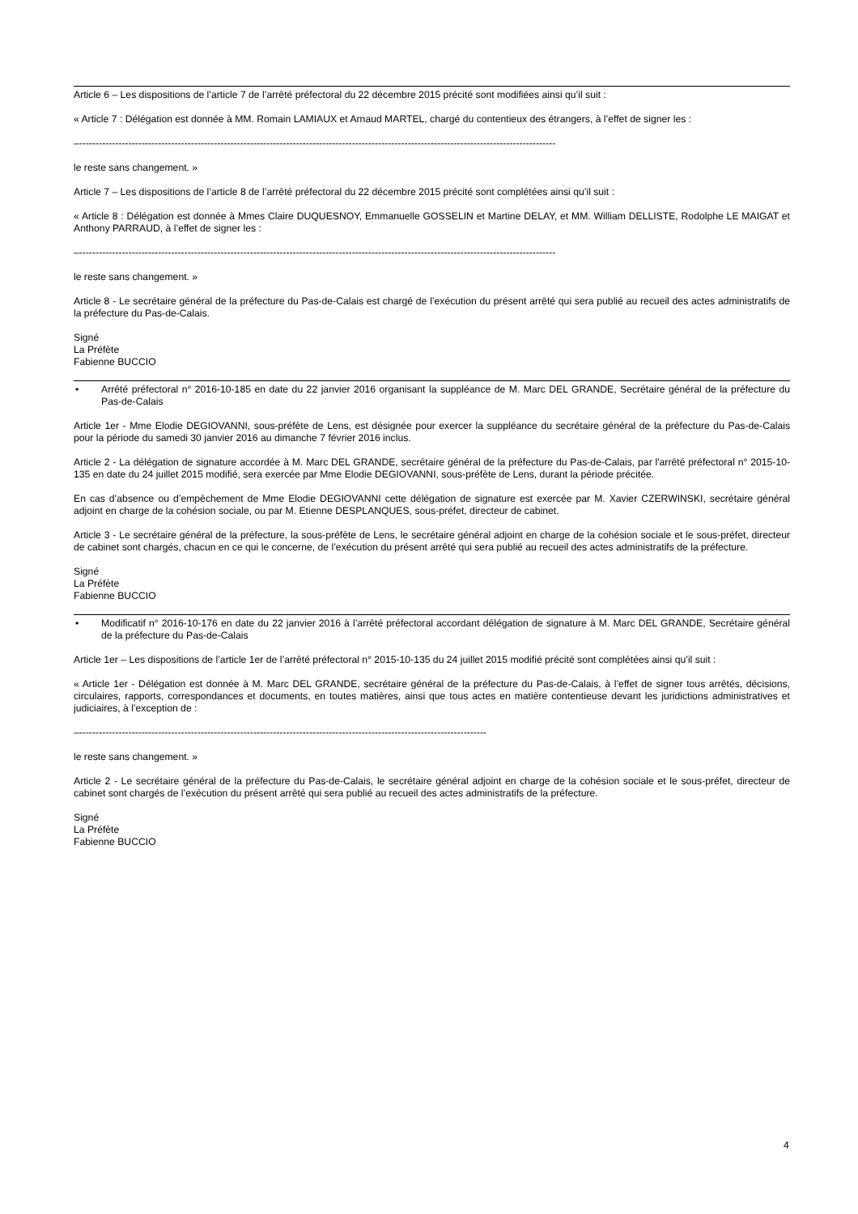Article 6 – Les dispositions de l’article 7 de l’arrêté préfectoral du 22 décembre 2015 précité sont modifiées ainsi qu’il suit :
« Article 7 : Délégation est donnée à MM. Romain LAMIAUX et Arnaud MARTEL, chargé du contentieux des étrangers, à l’effet de signer les :
–-------------------------------------------------------------------------------------------------------------------------------------------------
le reste sans changement. »
Article 7 – Les dispositions de l’article 8 de l’arrêté préfectoral du 22 décembre 2015 précité sont complétées ainsi qu’il suit :
« Article 8 : Délégation est donnée à Mmes Claire DUQUESNOY, Emmanuelle GOSSELIN et Martine DELAY, et MM. William DELLISTE, Rodolphe LE MAIGAT et Anthony PARRAUD, à l’effet de signer les :
–-------------------------------------------------------------------------------------------------------------------------------------------------
le reste sans changement. »
Article 8 - Le secrétaire général de la préfecture du Pas-de-Calais est chargé de l’exécution du présent arrêté qui sera publié au recueil des actes administratifs de la préfecture du Pas-de-Calais.
Signé
La Préfète
Fabienne BUCCIO
• Arrêté préfectoral n° 2016-10-185 en date du 22 janvier 2016 organisant la suppléance de M. Marc DEL GRANDE, Secrétaire général de la préfecture du Pas-de-Calais
Article 1er - Mme Elodie DEGIOVANNI, sous-préfète de Lens, est désignée pour exercer la suppléance du secrétaire général de la préfecture du Pas-de-Calais pour la période du samedi 30 janvier 2016 au dimanche 7 février 2016 inclus.
Article 2 - La délégation de signature accordée à M. Marc DEL GRANDE, secrétaire général de la préfecture du Pas-de-Calais, par l'arrêté préfectoral n° 2015-10-135 en date du 24 juillet 2015 modifié, sera exercée par Mme Elodie DEGIOVANNI, sous-préfète de Lens, durant la période précitée.
En cas d’absence ou d’empêchement de Mme Elodie DEGIOVANNI cette délégation de signature est exercée par M. Xavier CZERWINSKI, secrétaire général adjoint en charge de la cohésion sociale, ou par M. Etienne DESPLANQUES, sous-préfet, directeur de cabinet.
Article 3 - Le secrétaire général de la préfecture, la sous-préfète de Lens, le secrétaire général adjoint en charge de la cohésion sociale et le sous-préfet, directeur de cabinet sont chargés, chacun en ce qui le concerne, de l’exécution du présent arrêté qui sera publié au recueil des actes administratifs de la préfecture.
Signé
La Préfète
Fabienne BUCCIO
• Modificatif n° 2016-10-176 en date du 22 janvier 2016 à l’arrêté préfectoral accordant délégation de signature à M. Marc DEL GRANDE, Secrétaire général de la préfecture du Pas-de-Calais
Article 1er – Les dispositions de l’article 1er de l’arrêté préfectoral n° 2015-10-135 du 24 juillet 2015 modifié précité sont complétées ainsi qu’il suit :
« Article 1er - Délégation est donnée à M. Marc DEL GRANDE, secrétaire général de la préfecture du Pas-de-Calais, à l’effet de signer tous arrêtés, décisions, circulaires, rapports, correspondances et documents, en toutes matières, ainsi que tous actes en matière contentieuse devant les juridictions administratives et judiciaires, à l’exception de :
–----------------------------------------------------------------------------------------------------------------------------
le reste sans changement. »
Article 2 - Le secrétaire général de la préfecture du Pas-de-Calais, le secrétaire général adjoint en charge de la cohésion sociale et le sous-préfet, directeur de cabinet sont chargés de l’exécution du présent arrêté qui sera publié au recueil des actes administratifs de la préfecture.
Signé
La Préfète
Fabienne BUCCIO
4